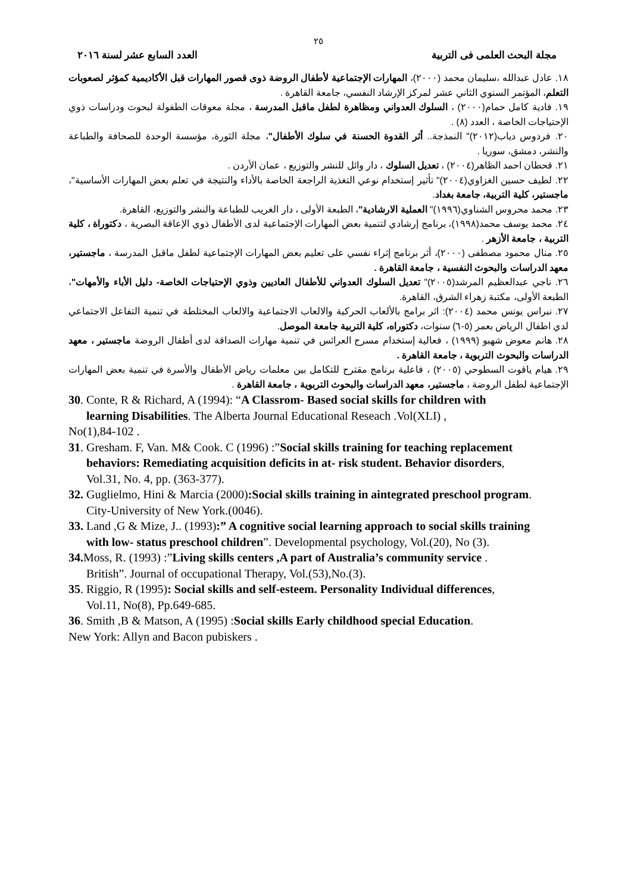٢٥
مجلة البحث العلمى فى التربية العدد السابع عشر لسنة ٢٠١٦
١٨. عادل عبدالله ،سليمان محمد (٢٠٠٠)، المهارات الإجتماعية لأطفال الروضة ذوى قصور المهارات قبل الأكاديمية كمؤثر لصعوبات التعلم، المؤتمر السنوي الثاني عشر لمركز الإرشاد النفسي، جامعة القاهرة .
١٩. فادية كامل حمام(٢٠٠٠) ، السلوك العدواني ومظاهرة لطفل ماقبل المدرسة ، مجلة معوقات الطفولة لبحوث ودراسات ذوي الإحتياجات الخاصة ، العدد (٨) .
٢٠. فردوس دياب(٢٠١٢)" النمذجة.. أثر القدوة الحسنة في سلوك الأطفال"، مجلة الثورة، مؤسسة الوحدة للصحافة والطباعة والنشر، دمشق، سوريا .
٢١. قحطان احمد الظاهر(٢٠٠٤) ، تعديل السلوك ، دار وائل للنشر والتوزيع ، عمان الأردن .
٢٢. لطيف حسين الغزاوي(٢٠٠٤)" تأثير إستخدام نوعي التغذية الراجعة الخاصة بالأداء والنتيجة في تعلم بعض المهارات الأساسية"، ماجستير، كلية التربية، جامعة بغداد.
٢٣. محمد محروس الشناوي(١٩٩٦)" العملية الارشادية"، الطبعة الأولى ، دار الغريب للطباعة والنشر والتوزيع، القاهرة.
٢٤. محمد يوسف محمد(١٩٩٨)، برنامج إرشادي لتنمية بعض المهارات الإجتماعية لدى الأطفال ذوي الإعاقة البصرية ، دكتوراة ، كلية التربية ، جامعة الأزهر .
٢٥. منال محمود مصطفى (٢٠٠٠)، أثر برنامج إثراء نفسي على تعليم بعض المهارات الإجتماعية لطفل ماقبل المدرسة ، ماجستير، معهد الدراسات والبحوث النفسية ، جامعة القاهرة .
٢٦. ناجي عبدالعظيم المرشد(٢٠٠٥)" تعديل السلوك العدواني للأطفال العاديين وذوي الإحتياجات الخاصة- دليل الأباء والأمهات"، الطبعة الأولى، مكتبة زهراء الشرق، القاهرة.
٢٧. نبراس يونس محمد (٢٠٠٤): اثر برامج بالألعاب الحركية والالعاب الاجتماعية والالعاب المختلطة في تنمية التفاعل الاجتماعي لدي اطفال الرياض بعمر (٥-٦) سنوات، دكتوراه، كلية التربية جامعة الموصل.
٢٨. هانم معوض شهبو (١٩٩٩) ، فعالية إستخدام مسرح العرائس في تنمية مهارات الصداقة لدى أطفال الروضة ماجستير ، معهد الدراسات والبحوث التربوية ، جامعة القاهرة .
٢٩. هيام ياقوت السطوحي (٢٠٠٥) ، فاعلية برنامج مقترح للتكامل بين معلمات رياض الأطفال والأسرة في تنمية بعض المهارات الإجتماعية لطفل الروضة ، ماجستير، معهد الدراسات والبحوث التربوية ، جامعة القاهرة .
30. Conte, R & Richard, A (1994): “A Classrom- Based social skills for children with
learning Disabilities. The Alberta Journal Educational Reseach .Vol(XLI) ,
No(1),84-102 .
31. Gresham. F, Van. M& Cook. C (1996) :”Social skills training for teaching replacement
behaviors: Remediating acquisition deficits in at- risk student. Behavior disorders,
Vol.31, No. 4, pp. (363-377).
32. Guglielmo, Hini & Marcia (2000):Social skills training in aintegrated preschool program.
City-University of New York.(0046).
33. Land ,G & Mize, J.. (1993):” A cognitive social learning approach to social skills training
with low- status preschool children”. Developmental psychology, Vol.(20), No (3).
34. Moss, R. (1993) :”Living skills centers ,A part of Australia’s community service .
British”. Journal of occupational Therapy, Vol.(53),No.(3).
35. Riggio, R (1995): Social skills and self-esteem. Personality Individual differences,
Vol.11, No(8), Pp.649-685.
36. Smith ,B & Matson, A (1995) :Social skills Early childhood special Education.
New York: Allyn and Bacon pubiskers .